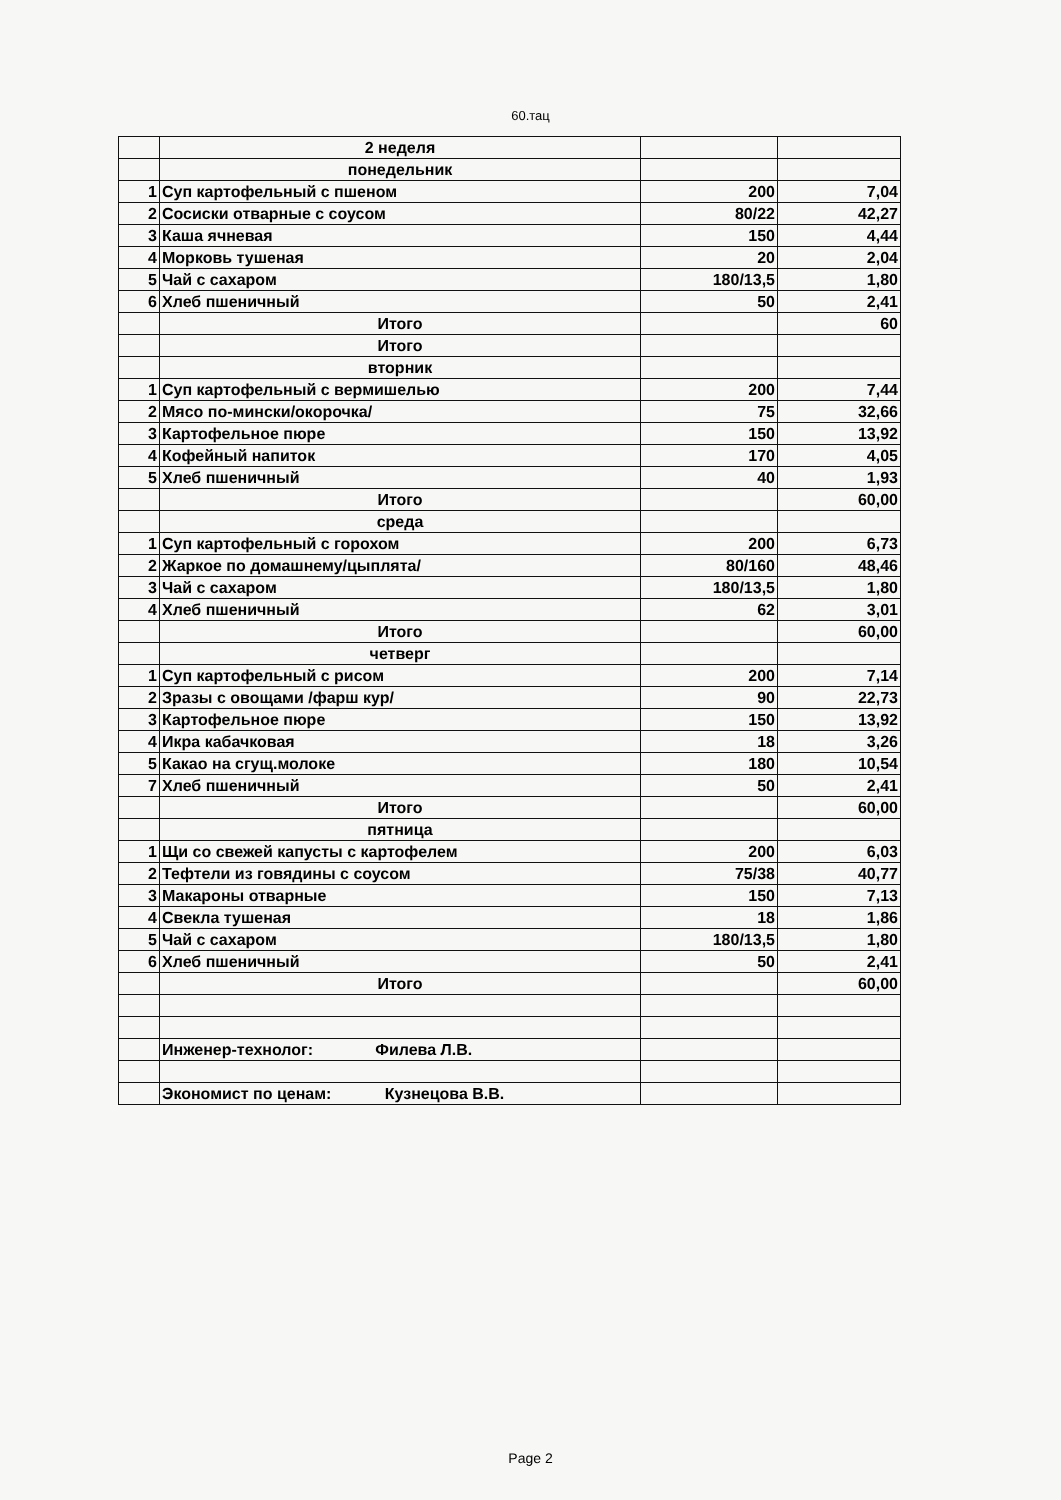60.тац
| | 2 неделя | | |
| | понедельник | | |
| 1 | Суп картофельный с пшеном | 200 | 7,04 |
| 2 | Сосиски отварные с соусом | 80/22 | 42,27 |
| 3 | Каша ячневая | 150 | 4,44 |
| 4 | Морковь тушеная | 20 | 2,04 |
| 5 | Чай с сахаром | 180/13,5 | 1,80 |
| 6 | Хлеб пшеничный | 50 | 2,41 |
| | Итого | | 60 |
| | Итого | | |
| | вторник | | |
| 1 | Суп картофельный с вермишелью | 200 | 7,44 |
| 2 | Мясо по-мински/окорочка/ | 75 | 32,66 |
| 3 | Картофельное пюре | 150 | 13,92 |
| 4 | Кофейный напиток | 170 | 4,05 |
| 5 | Хлеб пшеничный | 40 | 1,93 |
| | Итого | | 60,00 |
| | среда | | |
| 1 | Суп картофельный с горохом | 200 | 6,73 |
| 2 | Жаркое по домашнему/цыплята/ | 80/160 | 48,46 |
| 3 | Чай с сахаром | 180/13,5 | 1,80 |
| 4 | Хлеб пшеничный | 62 | 3,01 |
| | Итого | | 60,00 |
| | четверг | | |
| 1 | Суп картофельный с рисом | 200 | 7,14 |
| 2 | Зразы с овощами /фарш кур/ | 90 | 22,73 |
| 3 | Картофельное пюре | 150 | 13,92 |
| 4 | Икра кабачковая | 18 | 3,26 |
| 5 | Какао на сгущ.молоке | 180 | 10,54 |
| 7 | Хлеб пшеничный | 50 | 2,41 |
| | Итого | | 60,00 |
| | пятница | | |
| 1 | Щи со свежей капусты с картофелем | 200 | 6,03 |
| 2 | Тефтели из говядины с соусом | 75/38 | 40,77 |
| 3 | Макароны отварные | 150 | 7,13 |
| 4 | Свекла тушеная | 18 | 1,86 |
| 5 | Чай с сахаром | 180/13,5 | 1,80 |
| 6 | Хлеб пшеничный | 50 | 2,41 |
| | Итого | | 60,00 |
| | Инженер-технолог: Филева Л.В. | | |
| | Экономист по ценам: Кузнецова В.В. | | |
Page 2